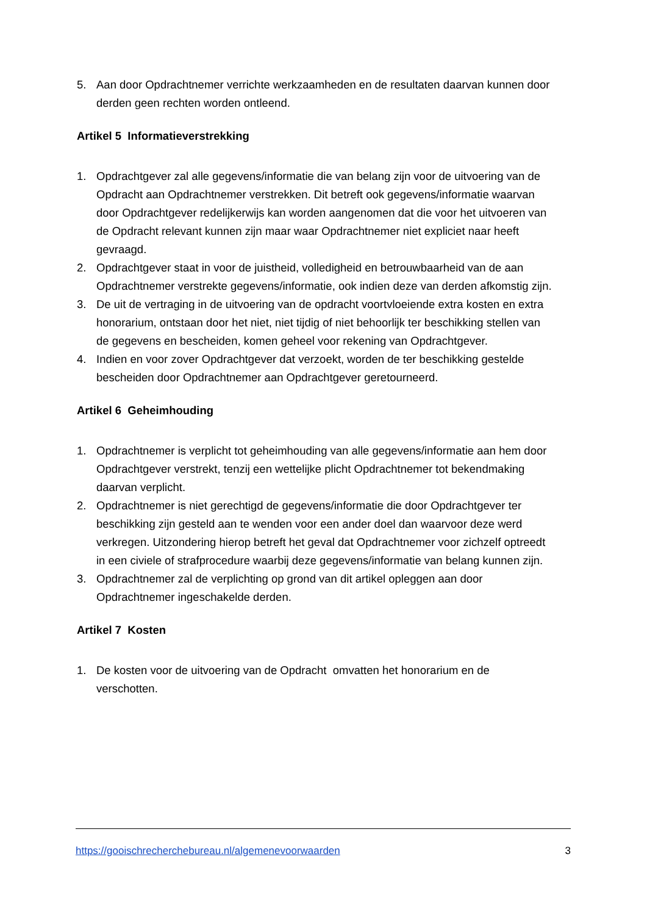5. Aan door Opdrachtnemer verrichte werkzaamheden en de resultaten daarvan kunnen door derden geen rechten worden ontleend.
Artikel 5 Informatieverstrekking
1. Opdrachtgever zal alle gegevens/informatie die van belang zijn voor de uitvoering van de Opdracht aan Opdrachtnemer verstrekken. Dit betreft ook gegevens/informatie waarvan door Opdrachtgever redelijkerwijs kan worden aangenomen dat die voor het uitvoeren van de Opdracht relevant kunnen zijn maar waar Opdrachtnemer niet expliciet naar heeft gevraagd.
2. Opdrachtgever staat in voor de juistheid, volledigheid en betrouwbaarheid van de aan Opdrachtnemer verstrekte gegevens/informatie, ook indien deze van derden afkomstig zijn.
3. De uit de vertraging in de uitvoering van de opdracht voortvloeiende extra kosten en extra honorarium, ontstaan door het niet, niet tijdig of niet behoorlijk ter beschikking stellen van de gegevens en bescheiden, komen geheel voor rekening van Opdrachtgever.
4. Indien en voor zover Opdrachtgever dat verzoekt, worden de ter beschikking gestelde bescheiden door Opdrachtnemer aan Opdrachtgever geretourneerd.
Artikel 6 Geheimhouding
1. Opdrachtnemer is verplicht tot geheimhouding van alle gegevens/informatie aan hem door Opdrachtgever verstrekt, tenzij een wettelijke plicht Opdrachtnemer tot bekendmaking daarvan verplicht.
2. Opdrachtnemer is niet gerechtigd de gegevens/informatie die door Opdrachtgever ter beschikking zijn gesteld aan te wenden voor een ander doel dan waarvoor deze werd verkregen. Uitzondering hierop betreft het geval dat Opdrachtnemer voor zichzelf optreedt in een civiele of strafprocedure waarbij deze gegevens/informatie van belang kunnen zijn.
3. Opdrachtnemer zal de verplichting op grond van dit artikel opleggen aan door Opdrachtnemer ingeschakelde derden.
Artikel 7 Kosten
1. De kosten voor de uitvoering van de Opdracht omvatten het honorarium en de verschotten.
https://gooischrecherchebureau.nl/algemenevoorwaarden 3